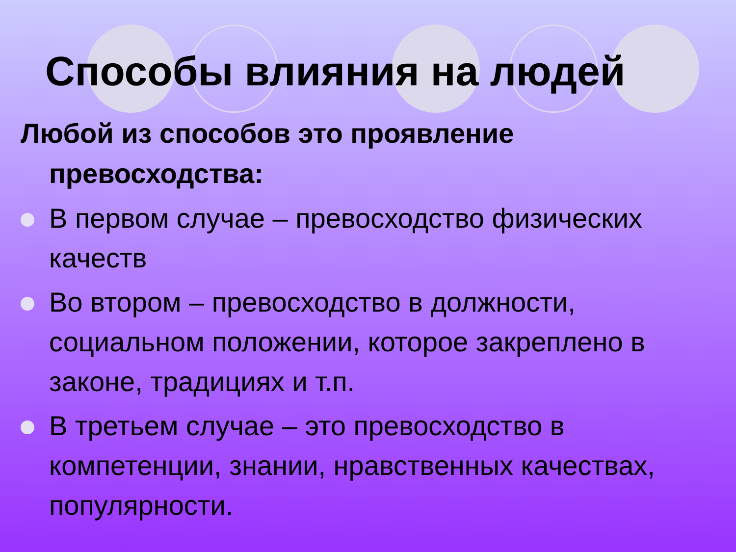Способы влияния на людей
Любой из способов это проявление превосходства:
В первом случае – превосходство физических качеств
Во втором – превосходство в должности, социальном положении, которое закреплено в законе, традициях и т.п.
В третьем случае – это превосходство в компетенции, знании, нравственных качествах, популярности.